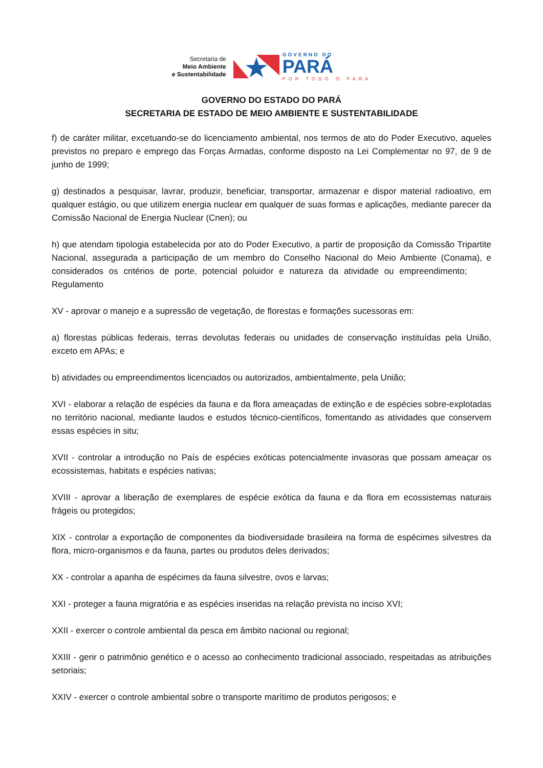Secretaria de
Meio Ambiente
e Sustentabilidade
GOVERNO DO
PARÁ
POR TODO O PARÁ
GOVERNO DO ESTADO DO PARÁ
SECRETARIA DE ESTADO DE MEIO AMBIENTE E SUSTENTABILIDADE
f) de caráter militar, excetuando-se do licenciamento ambiental, nos termos de ato do Poder Executivo, aqueles previstos no preparo e emprego das Forças Armadas, conforme disposto na Lei Complementar no 97, de 9 de junho de 1999;
g) destinados a pesquisar, lavrar, produzir, beneficiar, transportar, armazenar e dispor material radioativo, em qualquer estágio, ou que utilizem energia nuclear em qualquer de suas formas e aplicações, mediante parecer da Comissão Nacional de Energia Nuclear (Cnen); ou
h) que atendam tipologia estabelecida por ato do Poder Executivo, a partir de proposição da Comissão Tripartite Nacional, assegurada a participação de um membro do Conselho Nacional do Meio Ambiente (Conama), e considerados os critérios de porte, potencial poluidor e natureza da atividade ou empreendimento; Regulamento
XV - aprovar o manejo e a supressão de vegetação, de florestas e formações sucessoras em:
a) florestas públicas federais, terras devolutas federais ou unidades de conservação instituídas pela União, exceto em APAs; e
b) atividades ou empreendimentos licenciados ou autorizados, ambientalmente, pela União;
XVI - elaborar a relação de espécies da fauna e da flora ameaçadas de extinção e de espécies sobre-explotadas no território nacional, mediante laudos e estudos técnico-científicos, fomentando as atividades que conservem essas espécies in situ;
XVII - controlar a introdução no País de espécies exóticas potencialmente invasoras que possam ameaçar os ecossistemas, habitats e espécies nativas;
XVIII - aprovar a liberação de exemplares de espécie exótica da fauna e da flora em ecossistemas naturais frágeis ou protegidos;
XIX - controlar a exportação de componentes da biodiversidade brasileira na forma de espécimes silvestres da flora, micro-organismos e da fauna, partes ou produtos deles derivados;
XX - controlar a apanha de espécimes da fauna silvestre, ovos e larvas;
XXI - proteger a fauna migratória e as espécies inseridas na relação prevista no inciso XVI;
XXII - exercer o controle ambiental da pesca em âmbito nacional ou regional;
XXIII - gerir o patrimônio genético e o acesso ao conhecimento tradicional associado, respeitadas as atribuições setoriais;
XXIV - exercer o controle ambiental sobre o transporte marítimo de produtos perigosos; e